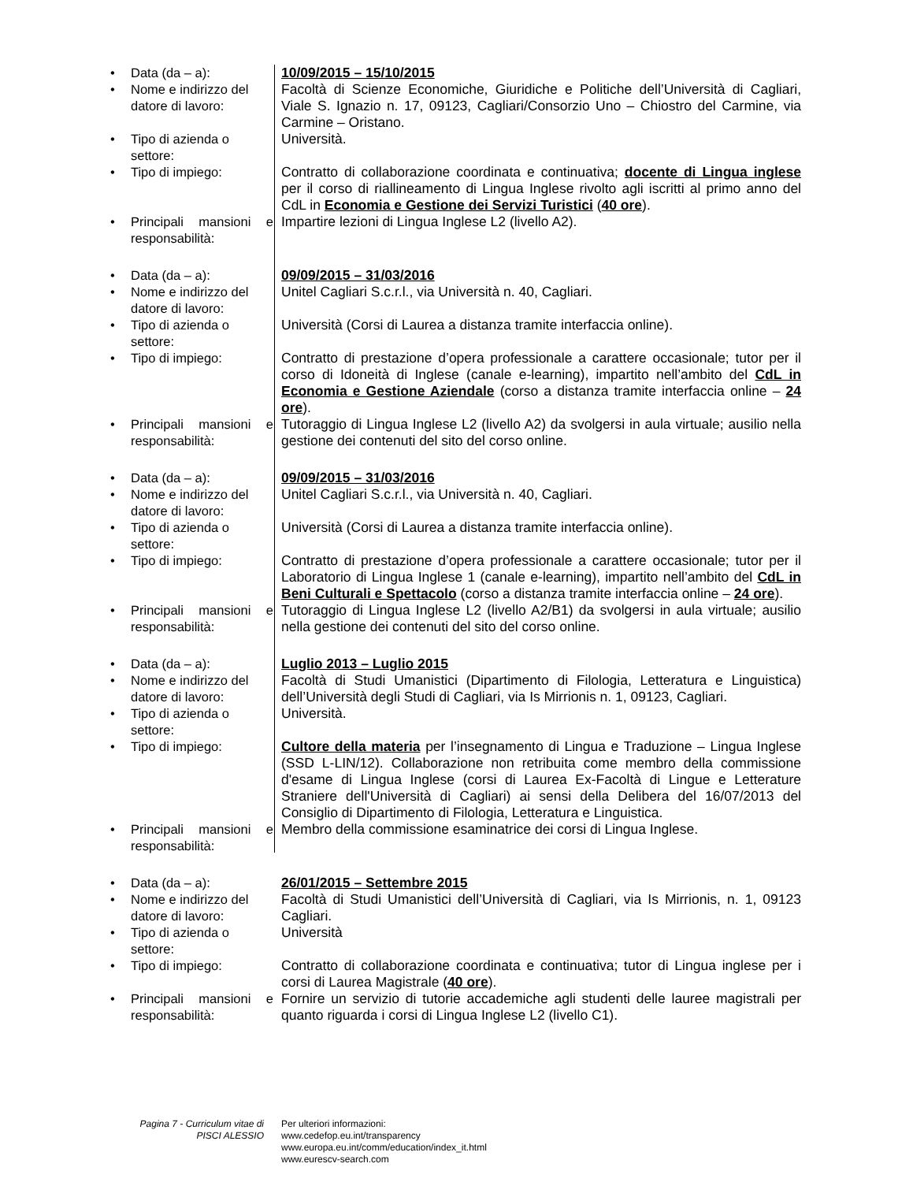• Data (da – a): 10/09/2015 – 15/10/2015
• Nome e indirizzo del datore di lavoro:
Facoltà di Scienze Economiche, Giuridiche e Politiche dell’Università di Cagliari, Viale S. Ignazio n. 17, 09123, Cagliari/Consorzio Uno – Chiostro del Carmine, via Carmine – Oristano.
• Tipo di azienda o settore:
Università.
• Tipo di impiego: Contratto di collaborazione coordinata e continuativa; docente di Lingua inglese per il corso di riallineamento di Lingua Inglese rivolto agli iscritti al primo anno del CdL in Economia e Gestione dei Servizi Turistici (40 ore).
• Principali mansioni e responsabilità:
Impartire lezioni di Lingua Inglese L2 (livello A2).
• Data (da – a): 09/09/2015 – 31/03/2016
• Nome e indirizzo del datore di lavoro:
Unitel Cagliari S.c.r.l., via Università n. 40, Cagliari.
• Tipo di azienda o settore:
Università (Corsi di Laurea a distanza tramite interfaccia online).
• Tipo di impiego: Contratto di prestazione d’opera professionale a carattere occasionale; tutor per il corso di Idoneità di Inglese (canale e-learning), impartito nell’ambito del CdL in Economia e Gestione Aziendale (corso a distanza tramite interfaccia online – 24 ore).
• Principali mansioni e responsabilità:
Tutoraggio di Lingua Inglese L2 (livello A2) da svolgersi in aula virtuale; ausilio nella gestione dei contenuti del sito del corso online.
• Data (da – a): 09/09/2015 – 31/03/2016
• Nome e indirizzo del datore di lavoro:
Unitel Cagliari S.c.r.l., via Università n. 40, Cagliari.
• Tipo di azienda o settore:
Università (Corsi di Laurea a distanza tramite interfaccia online).
• Tipo di impiego: Contratto di prestazione d’opera professionale a carattere occasionale; tutor per il Laboratorio di Lingua Inglese 1 (canale e-learning), impartito nell’ambito del CdL in Beni Culturali e Spettacolo (corso a distanza tramite interfaccia online – 24 ore).
• Principali mansioni e responsabilità:
Tutoraggio di Lingua Inglese L2 (livello A2/B1) da svolgersi in aula virtuale; ausilio nella gestione dei contenuti del sito del corso online.
• Data (da – a): Luglio 2013 – Luglio 2015
• Nome e indirizzo del datore di lavoro:
Facoltà di Studi Umanistici (Dipartimento di Filologia, Letteratura e Linguistica) dell’Università degli Studi di Cagliari, via Is Mirrionis n. 1, 09123, Cagliari.
• Tipo di azienda o settore:
Università.
• Tipo di impiego: Cultore della materia per l’insegnamento di Lingua e Traduzione – Lingua Inglese (SSD L-LIN/12). Collaborazione non retribuita come membro della commissione d'esame di Lingua Inglese (corsi di Laurea Ex-Facoltà di Lingue e Letterature Straniere dell'Università di Cagliari) ai sensi della Delibera del 16/07/2013 del Consiglio di Dipartimento di Filologia, Letteratura e Linguistica.
• Principali mansioni e responsabilità:
Membro della commissione esaminatrice dei corsi di Lingua Inglese.
• Data (da – a): 26/01/2015 – Settembre 2015
• Nome e indirizzo del datore di lavoro:
Facoltà di Studi Umanistici dell’Università di Cagliari, via Is Mirrionis, n. 1, 09123 Cagliari.
• Tipo di azienda o settore:
Università
• Tipo di impiego: Contratto di collaborazione coordinata e continuativa; tutor di Lingua inglese per i corsi di Laurea Magistrale (40 ore).
• Principali mansioni e responsabilità:
Fornire un servizio di tutorie accademiche agli studenti delle lauree magistrali per quanto riguarda i corsi di Lingua Inglese L2 (livello C1).
Pagina 7 - Curriculum vitae di
PISCI ALESSIO
Per ulteriori informazioni:
www.cedefop.eu.int/transparency
www.europa.eu.int/comm/education/index_it.html
www.eurescv-search.com